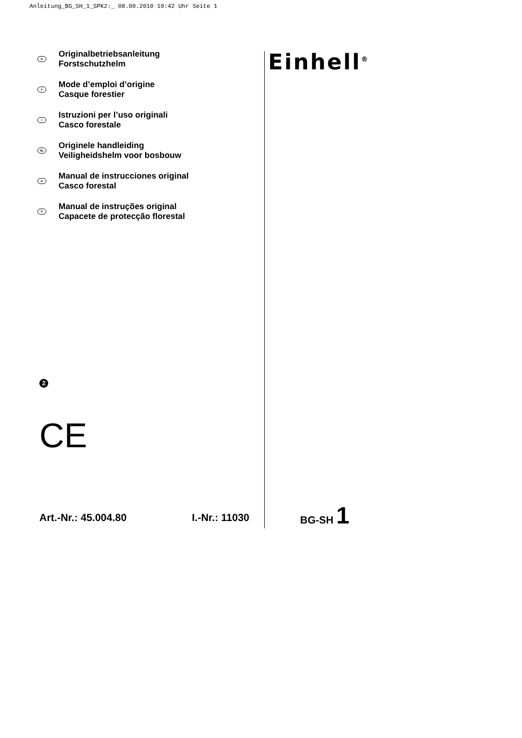Anleitung_BG_SH_1_SPK2:_ 08.09.2010 10:42 Uhr Seite 1
D
Originalbetriebsanleitung
Forstschutzhelm
F
Mode d’emploi d’origine
Casque forestier
I
Istruzioni per l’uso originali
Casco forestale
NL
Originele handleiding
Veiligheidshelm voor bosbouw
E
Manual de instrucciones original
Casco forestal
P
Manual de instruções original
Capacete de protecção florestal
Einhell<sup>®</sup>
2
CE
Art.-Nr.: 45.004.80 I.-Nr.: 11030
BG-SH 1